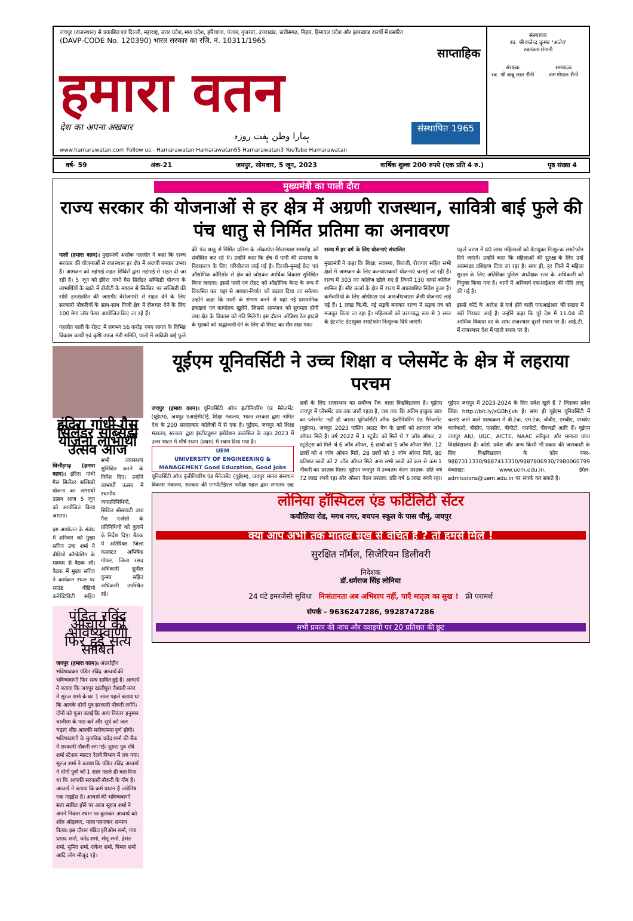जयपुर (राजस्थान) से प्रकाशित एवं दिल्ली, महाराष्ट्र, उत्तर प्रदेश, मध्य प्रदेश, हरियाणा, पंजाब, गुजरात, उत्तराखंड, छत्तीसगढ़, बिहार, हिमाचल प्रदेश और झारखण्ड राज्यों में प्रसारित
(DAVP-CODE No. 120390) भारत सरकार का रजि. नं. 10311/1965
साप्ताहिक
हमारा वतन
देश का अपना अखबार ہمارا وطن ہفت روزہ संस्थापित 1965
www.hamarawatan.com Follow us:- Hamarawatan Hamarawatan65 Hamarawatan3 YouTube Hamarawatan
संस्थापक
स्व. श्री राजेन्द्र कुमार 'अजेय'
स्वतंत्रता सेनानी
संरक्षक
स्व. श्री बाबू लाल सैनी
सम्पादक
राम गोपाल सैनी
वर्ष- 59 अंक-21 जयपुर, सोमवार, 5 जून, 2023 वार्षिक शुल्क 200 रुपये (एक प्रति 4 रु.) पृष्ठ संख्या 4
मुख्यमंत्री का पाली दौरा
राज्य सरकार की योजनाओं से हर क्षेत्र में अग्रणी राजस्थान, सावित्री बाई फुले की पंच धातु से निर्मित प्रतिमा का अनावरण
पाली (हमारा वतन)। मुख्यमंत्री अशोक गहलोत ने कहा कि राज्य सरकार की योजनाओं से राजस्थान हर क्षेत्र में अग्रणी बनकर उभरा है। आमजन को महंगाई राहत शिविरों द्वारा महंगाई से राहत दी जा रही है। 5 जून को इंदिरा गांधी गैस सिलेंडर सब्सिडी योजना के लाभार्थियों के खाते में डीबीटी के माध्यम से सिलेंडर पर सब्सिडी की राशि हस्तांतरित की जाएगी। बेरोजगारी से राहत देने के लिए सरकारी नौकरियों के साथ-साथ निजी क्षेत्र में रोजगार देने के लिए 100 मेगा जॉब फेयर आयोजित किए जा रहे हैं।
गहलोत पाली के रोहट में लगभग 56 करोड़ रुपए लागत के विभिन्न विकास कार्यों एवं कृषि उपज मंडी समिति, पाली में सावित्री बाई फुले की पंच धातु से निर्मित प्रतिमा के लोकार्पण-शिलान्यास समारोह को संबोधित कर रहे थे। उन्होंने कहा कि क्षेत्र में पानी की समस्या के निराकरण के लिए परियोजना लाई गई है। दिल्ली-मुम्बई फ्रेट एवं औद्योगिक कॉरिडोर से क्षेत्र को जोड़कर आर्थिक विकास सुनिश्चित किया जाएगा। इससे पाली एवं रोहट को औद्योगिक केन्द्र के रूप में विकसित कर यहां से आयात-निर्यात को बढ़ावा दिया जा सकेगा। उन्होंने कहा कि पाली के संभाग बनने से यहां नई प्रशासनिक इकाइयां एवं कार्यालय खुलेंगे, जिससे आमजन को सुगमता होगी तथा क्षेत्र के विकास को गति मिलेगी। इस दौरान ओडिशा रेल हादसे के मृतकों को श्रद्धांजली देने के लिए दो मिनट का मौन रखा गया।
राज्य में हर वर्ग के लिए योजनाएं संचालित
मुख्यमंत्री ने कहा कि शिक्षा, स्वास्थ्य, बिजली, रोजगार सहित सभी क्षेत्रों में आमजन के लिए कल्याणकारी योजनाएं चलाई जा रही हैं। राज्य में 303 नए कॉलेज खोले गए हैं जिनमें 130 गर्ल्स कॉलेज शामिल हैं। सौर ऊर्जा के क्षेत्र में राज्य में अप्रत्याशित निवेश हुआ है। कर्मचारियों के लिए ओपीएस एवं आरजीएचएस जैसी योजनाएं लाई गई हैं। 1 लाख कि.मी. नई सड़कें बनाकर राज्य में सड़क तंत्र को मजबूत किया जा रहा है। महिलाओं को चरणबद्ध रूप से 3 साल के इंटरनेट डेटायुक्त स्मार्टफोन निःशुल्क दिये जाएंगे।
पहले चरण में 40 लाख महिलाओं को डेटायुक्त निःशुल्क स्मार्टफोन दिये जाएंगे। उन्होंने कहा कि महिलाओं की सुरक्षा के लिए उन्हें आत्मरक्षा प्रशिक्षण दिया जा रहा है। साथ ही, हर जिले में महिला सुरक्षा के लिए अतिरिक्त पुलिस अधीक्षक स्तर के अधिकारी को नियुक्त किया गया है। थानों में अनिवार्य एफआईआर की नीति लागू की गई है।
इससे कोर्ट के आदेश से दर्ज होने वाली एफआईआर की संख्या में बड़ी गिरावट आई है। उन्होंने कहा कि पूरे देश में 11.04 की आर्थिक विकास दर के साथ राजस्थान दूसरे स्थान पर है। आई.टी. में राजस्थान देश में पहले स्थान पर है।
इंदिरा गांधी गैस सिलेंडर सब्सिडी योजना लाभार्थी उत्सव आज
चित्तौड़गढ़ (हमारा वतन)। इंदिरा गांधी गैस सिलेंडर सब्सिडी योजना का लाभार्थी उत्सव आज 5 जून को आयोजित किया जाएगा।
इस आयोजन के संबंध में शनिवार को मुख्य सचिव उषा शर्मा ने वीडियो कॉन्फ्रेंसिंग के माध्यम से बैठक ली। बैठक में मुख्य सचिव ने कार्यक्रम स्थल पर साउंड वीडियो कनेक्टिविटी सहित सभी व्यवस्थाएं सुनिश्चित करने के निर्देश दिए। उन्होंने लाभार्थी उत्सव में स्थानीय जनप्रतिनिधियों, सिविल सोसायटी तथा गैस एजेंसी के प्रतिनिधियों को बुलाने के निर्देश दिए। बैठक में अतिरिक्त जिला कलक्टर अभिषेक गोयल, जिला रसद अधिकारी सुनील कुमार सहित अधिकारी उपस्थित रहे।
पंडित रविंद्र आचार्य की भविष्यवाणी फिर हुई सत्य साबित
जयपुर (हमारा वतन)। अंतर्राष्ट्रीय भविष्यवक्ता पंडित रविंद्र आचार्य की भविष्यवाणी फिर सत्य साबित हुई है। आचार्य ने बताया कि जयपुर खातीपुरा वैशाली नगर में सूरज शर्मा के घर 1 साल पहले बताया था कि आपके दोनों पुत्र सरकारी नौकरी लगेंगे। दोनों को पूजा बताई कि आप निरंतर हनुमान चालीसा के पाठ करें और सूर्य को जल चढ़ाएं शीघ्र आपकी मनोकामना पूर्ण होगी। भविष्यवाणी के मुताबिक प्रवेंद्र शर्मा की बैंक में सरकारी नौकरी लग गई। दूसरा पुत्र रवि शर्मा स्टेशन मास्टर रेलवे विभाग में लग गया। सूरज शर्मा ने बताया कि पंडित रविंद्र आचार्य ने दोनों पुत्रों को 1 साल पहले ही बता दिया था कि आपकी सरकारी नौकरी के योग है। आचार्य ने बताया कि कर्म प्रधान है ज्योतिष एक गाइडेंस है। आचार्य की भविष्यवाणी सत्य साबित होने पर आज सूरज शर्मा ने अपने निवास स्थान पर बुलाकर आचार्य को शॉल ओढ़ाकर, माला पहनाकर सम्मान किया। इस दौरान पंडित हरिओम शर्मा, गया प्रसाद शर्मा, यतेंद्र शर्मा, मोनू शर्मा, हेमंत शर्मा, सुमित शर्मा, राकेश शर्मा, विमल शर्मा आदि लोग मौजूद रहे।
यूईएम यूनिवर्सिटी ने उच्च शिक्षा व प्लेसमेंट के क्षेत्र में लहराया परचम
जयपुर (हमारा वतन)। यूनिवर्सिटी ऑफ इंजीनियरिंग एंड मैनेजमेंट (यूईएम), जयपुर एआईसीटीई, शिक्षा मंत्रालय, भारत सरकार द्वारा नामित देश के 200 सलाहकार कॉलेजों में से एक है। यूईएम, जयपुर को शिक्षा मंत्रालय, सरकार द्वारा इंस्टीट्यूशन इनोवेशन काउंसिल के तहत 2023 में उत्तर भारत में शीर्ष स्थान (प्रथम) में स्थान दिया गया है।
UEM
UNIVERSITY OF ENGINEERING & MANAGEMENT Good Education, Good Jobs
यूनिवर्सिटी ऑफ इंजीनियरिंग एंड मैनेजमेंट (यूईएम), जयपुर मानव संसाधन विकास मंत्रालय, सरकार की एनपीटीईएल परीक्षा पहल द्वारा लगातार छह सत्रों के लिए राजस्थान का सर्वोच्च रैंक वाला विश्वविद्यालय है। यूईएम जयपुर में प्लेसमेंट तब तक जारी रहता है, जब तक कि अंतिम इच्छुक छात्र का प्लेसमेंट नहीं हो जाता। यूनिवर्सिटी ऑफ इंजीनियरिंग एंड मैनेजमेंट (यूईएम), जयपुर 2023 पासिंग आउट बैच के छात्रों को शानदार जॉब ऑफर मिले हैं। वर्ष 2022 में 1 स्टूडेंट को मिले थे 7 जॉब ऑफर, 2 स्टूडेंट्स को मिले थे 6 जॉब ऑफर, 6 छात्रों को 5 जॉब ऑफर मिले, 12 छात्रों को 4 जॉब ऑफर मिले, 28 छात्रों को 3 जॉब ऑफर मिले, 80 प्रतिशत छात्रों को 2 जॉब ऑफर मिले अन्य सभी छात्रों को कम से कम 1 नौकरी का प्रस्ताव मिला। यूईएम जयपुर में उच्चतम वेतन प्रस्ताव- प्रति वर्ष 72 लाख रुपये रहा और औसत वेतन प्रस्ताव: प्रति वर्ष 6 लाख रुपये रहा। यूईएम जयपुर में 2023-2024 के लिए प्रवेश खुले हैं 7 जिसका प्रवेश लिंक: http://bit.ly/xGBh{vk है। साथ ही यूईएम यूनिवर्सिटी में चलाएं जाने वाले पाठ्यक्रम में बी.टेक, एम.टेक, बीबीए, एमबीए, एमबीए कार्यकारी, बीसीए, एमसीए, बीपीटी, एमपीटी, पीएचडी आदि हैं। यूईएम जयपुर AIU, UGC, AICTE, NAAC स्वीकृत और मान्यता प्राप्त विश्वविद्यालय हैं। कोर्स, प्रवेश और अन्य किसी भी प्रकार की जानकारी के लिए विश्वविद्यालय के फ़ोन नंबर- 9887313330/9887413330/9887806930/7980060799 वेबसाइट: www.uem.edu.in, ईमेल-admissions@uem.edu.in पर संपर्क कर सकते है।
लोनिया हॉस्पिटल एंड फर्टिलिटी सेंटर
कचौलिया रोड, मगध नगर, बचपन स्कूल के पास चौमूं, जयपुर
क्या आप अभी तक मातृत्व सुख से वंचित हैं ? तो हमसे मिलें !
सुरक्षित नॉर्मल, सिजेरियन डिलीवरी
निदेशक
डॉ.धर्मराज सिंह लोनिया
24 घंटे इमरजेंसी सुविधा निःसंतानता अब अभिशाप नहीं, पाएँ मातृत्व का सुख ! फ्री परामर्श
संपर्क - 9636247286, 9928747286
सभी प्रकार की जांच और दवाइयों पर 20 प्रतिशत की छूट